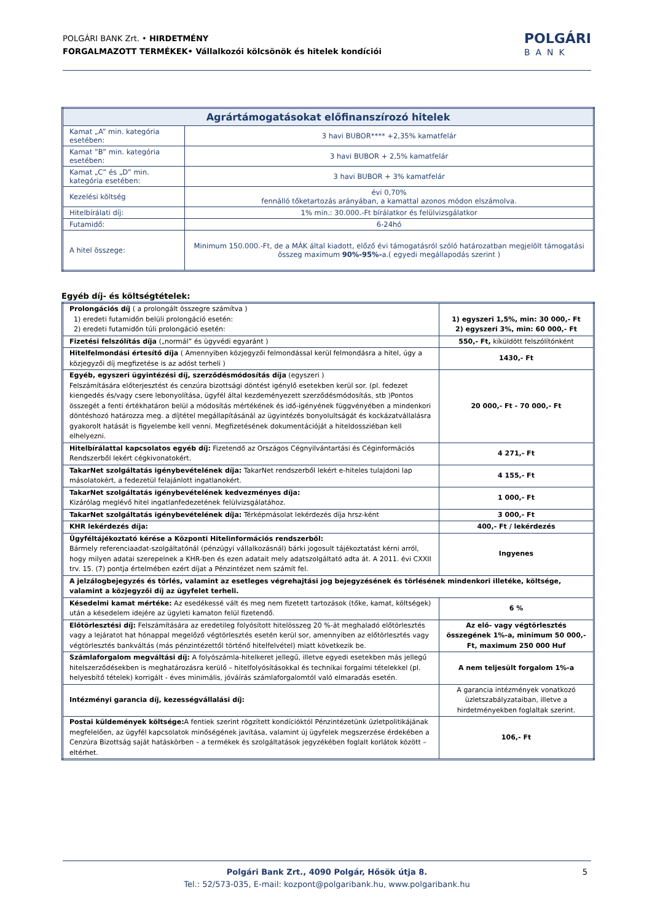POLGÁRI BANK Zrt. • HIRDETMÉNY
FORGALMAZOTT TERMÉKEK• Vállalkozói kölcsönök és hitelek kondíciói
POLGÁRI
BANK
| Agrártámogatásokat előfinanszírozó hitelek | |
| --- | --- |
| Kamat „A” min. kategória esetében: | 3 havi BUBOR**** +2,35% kamatfelár |
| Kamat ”B” min. kategória esetében: | 3 havi BUBOR + 2,5% kamatfelár |
| Kamat „C” és „D” min. kategória esetében: | 3 havi BUBOR + 3% kamatfelár |
| Kezelési költség | évi 0,70% fennálló tőketartozás arányában, a kamattal azonos módon elszámolva. |
| Hitelbírálati díj: | 1% min.: 30.000.-Ft bírálatkor és felülvizsgálatkor |
| Futamidő: | 6-24hó |
| A hitel összege: | Minimum 150.000.-Ft, de a MÁK által kiadott, előző évi támogatásról szóló határozatban megjelölt támogatási összeg maximum 90%-95%- a.( egyedi megállapodás szerint ) |
Egyéb díj- és költségtételek:
| Prolongációs díj ( a prolongált összegre számítva ) 1) eredeti futamidőn belüli prolongáció esetén: 2) eredeti futamidőn túli prolongáció esetén: | 1) egyszeri 1,5%, min: 30 000,- Ft 2) egyszeri 3%, min: 60 000,- Ft |
| Fizetési felszólítás díja („normál” és ügyvédi egyaránt ) | 550,- Ft, kiküldött felszólítónként |
| Hitelfelmondási értesítő díja ( Amennyiben közjegyzői felmondással kerül felmondásra a hitel, úgy a közjegyzői díj megfizetése is az adóst terheli ) | 1430,- Ft |
| Egyéb, egyszeri ügyintézési díj, szerződésmódosítás díja (egyszeri ) Felszámítására előterjesztést és cenzúra bizottsági döntést igénylő esetekben kerül sor. (pl. fedezet kiengedés és/vagy csere lebonyolítása, ügyfél által kezdeményezett szerződésmódosítás, stb )Pontos összegét a fenti értékhatáron belül a módosítás mértékének és idő-igényének függvényében a mindenkori döntéshozó határozza meg. a díjtétel megállapításánál az ügyintézés bonyolultságát és kockázatvállalásra gyakorolt hatását is figyelembe kell venni. Megfizetésének dokumentációját a hiteldossziéban kell elhelyezni. | 20 000,- Ft - 70 000,- Ft |
| Hitelbírálattal kapcsolatos egyéb díj: Fizetendő az Országos Cégnyilvántartási és Céginformációs Rendszerből lekért cégkivonatokért. | 4 271,- Ft |
| TakarNet szolgáltatás igénybevételének díja: TakarNet rendszerből lekért e-hiteles tulajdoni lap másolatokért, a fedezetül felajánlott ingatlanokért. | 4 155,- Ft |
| TakarNet szolgáltatás igénybevételének kedvezményes díja: Kizárólag meglévő hitel ingatlanfedezetének felülvizsgálatához. | 1 000,- Ft |
| TakarNet szolgáltatás igénybevételének díja: Térképmásolat lekérdezés díja hrsz-ként | 3 000,- Ft |
| KHR lekérdezés díja: | 400,- Ft / lekérdezés |
| Ügyféltájékoztató kérése a Központi Hitelinformációs rendszerből: Bármely referenciaadat-szolgáltatónál (pénzügyi vállalkozásnál) bárki jogosult tájékoztatást kérni arról, hogy milyen adatai szerepelnek a KHR-ben és ezen adatait mely adatszolgáltató adta át. A 2011. évi CXXII trv. 15. (7) pontja értelmében ezért díjat a Pénzintézet nem számít fel. | Ingyenes |
| A jelzálogbejegyzés és törlés, valamint az esetleges végrehajtási jog bejegyzésének és törlésének mindenkori illetéke, költsége, valamint a közjegyzői díj az ügyfelet terheli. | |
| Késedelmi kamat mértéke: Az esedékessé vált és meg nem fizetett tartozások (tőke, kamat, költségek) után a késedelem idejére az ügyleti kamaton felül fizetendő. | 6 % |
| Előtörlesztési díj: Felszámítására az eredetileg folyósított hitelösszeg 20 %-át meghaladó előtörlesztés vagy a lejáratot hat hónappal megelőző végtörlesztés esetén kerül sor, amennyiben az előtörlesztés vagy végtörlesztés bankváltás (más pénzintézettől történő hitelfelvétel) miatt következik be. | Az elő- vagy végtörlesztés összegének 1%-a, minimum 50 000,- Ft, maximum 250 000 Huf |
| Számlaforgalom megváltási díj: A folyószámla-hitelkeret jellegű, illetve egyedi esetekben más jellegű hitelszerződésekben is meghatározásra kerülő – hitelfolyósításokkal és technikai forgalmi tételekkel (pl. helyesbítő tételek) korrigált - éves minimális, jóváírás számlaforgalomtól való elmaradás esetén. | A nem teljesült forgalom 1%-a |
| Intézményi garancia díj, kezességvállalási díj: | A garancia intézmények vonatkozó üzletszabályzataiban, illetve a hirdetményekben foglaltak szerint. |
| Postai küldemények költsége: A fentiek szerint rögzített kondícióktól Pénzintézetünk üzletpolitikájának megfelelően, az ügyfél kapcsolatok minőségének javítása, valamint új ügyfelek megszerzése érdekében a Cenzúra Bizottság saját hatáskörben – a termékek és szolgáltatások jegyzékében foglalt korlátok között – eltérhet. | 106,- Ft |
Polgári Bank Zrt., 4090 Polgár, Hősök útja 8.
Tel.: 52/573-035, E-mail: kozpont@polgaribank.hu, www.polgaribank.hu
5